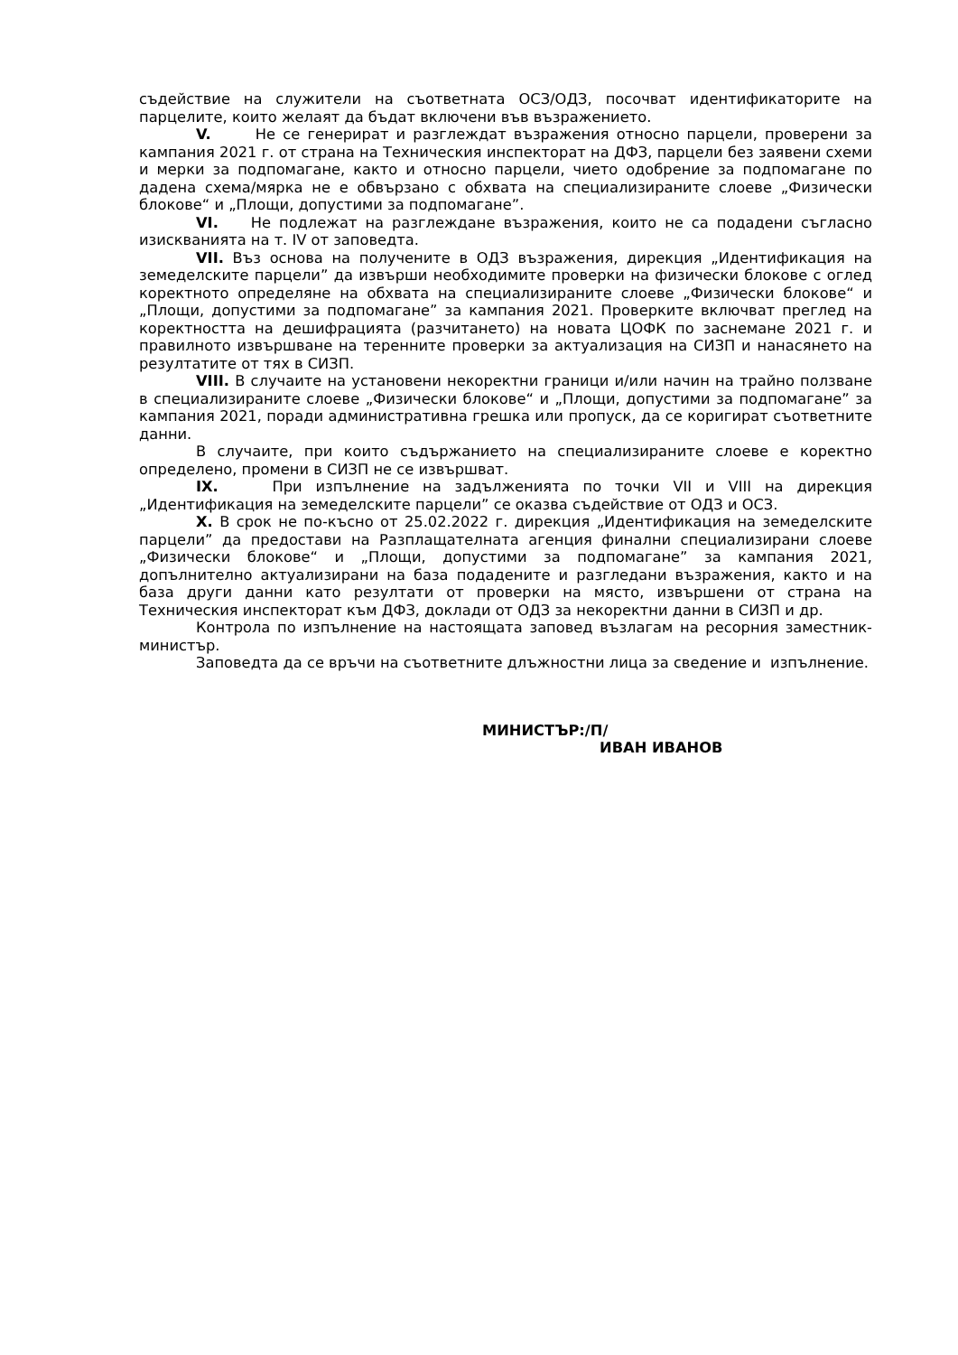съдействие на служители на съответната ОСЗ/ОДЗ, посочват идентификаторите на парцелите, които желаят да бъдат включени във възражението.
V. Не се генерират и разглеждат възражения относно парцели, проверени за кампания 2021 г. от страна на Техническия инспекторат на ДФЗ, парцели без заявени схеми и мерки за подпомагане, както и относно парцели, чието одобрение за подпомагане по дадена схема/мярка не е обвързано с обхвата на специализираните слоеве „Физически блокове“ и „Площи, допустими за подпомагане”.
VI. Не подлежат на разглеждане възражения, които не са подадени съгласно изискванията на т. IV от заповедта.
VII. Въз основа на получените в ОДЗ възражения, дирекция „Идентификация на земеделските парцели” да извърши необходимите проверки на физически блокове с оглед коректното определяне на обхвата на специализираните слоеве „Физически блокове“ и „Площи, допустими за подпомагане” за кампания 2021. Проверките включват преглед на коректността на дешифрацията (разчитането) на новата ЦОФК по заснемане 2021 г. и правилното извършване на теренните проверки за актуализация на СИЗП и нанасянето на резултатите от тях в СИЗП.
VIII. В случаите на установени некоректни граници и/или начин на трайно ползване в специализираните слоеве „Физически блокове“ и „Площи, допустими за подпомагане” за кампания 2021, поради административна грешка или пропуск, да се коригират съответните данни.
В случаите, при които съдържанието на специализираните слоеве е коректно определено, промени в СИЗП не се извършват.
IX. При изпълнение на задълженията по точки VII и VIII на дирекция „Идентификация на земеделските парцели” се оказва съдействие от ОДЗ и ОСЗ.
X. В срок не по-късно от 25.02.2022 г. дирекция „Идентификация на земеделските парцели” да предостави на Разплащателната агенция финални специализирани слоеве „Физически блокове“ и „Площи, допустими за подпомагане” за кампания 2021, допълнително актуализирани на база подадените и разгледани възражения, както и на база други данни като резултати от проверки на място, извършени от страна на Техническия инспекторат към ДФЗ, доклади от ОДЗ за некоректни данни в СИЗП и др.
Контрола по изпълнение на настоящата заповед възлагам на ресорния заместник-министър.
Заповедта да се връчи на съответните длъжностни лица за сведение и изпълнение.
МИНИСТЪР:/П/
ИВАН ИВАНОВ